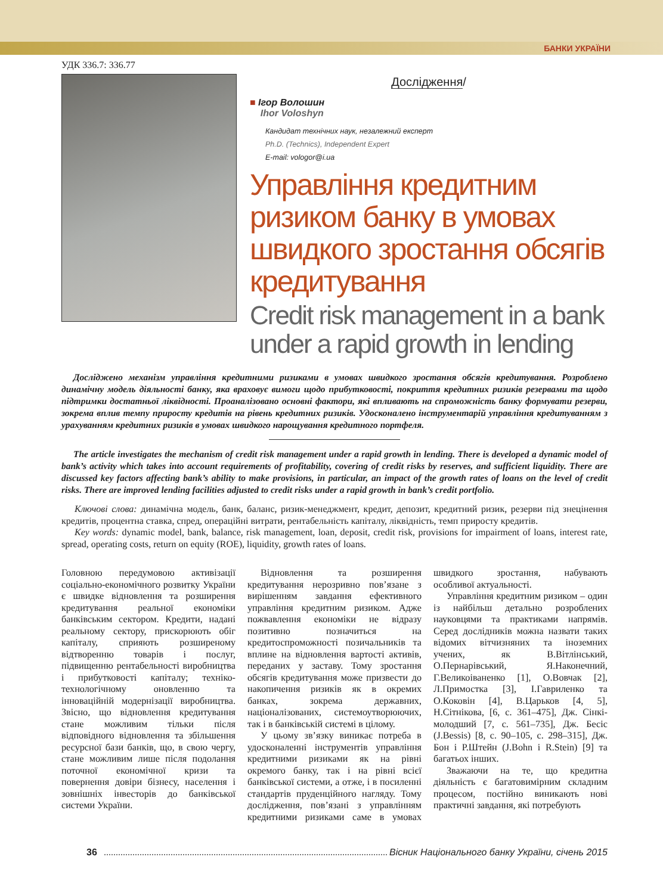БАНКИ УКРАЇНИ
УДК 336.7: 336.77
Дослідження/
■ Ігор Волошин
Ihor Voloshyn
Кандидат технічних наук, незалежний експерт
Ph.D. (Technics), Independent Expert
E-mail: vologor@i.ua
Управління кредитним ризиком банку в умовах швидкого зростання обсягів кредитування
Credit risk management in a bank under a rapid growth in lending
Досліджено механізм управління кредитними ризиками в умовах швидкого зростання обсягів кредитування. Розроблено динамічну модель діяльності банку, яка враховує вимоги щодо прибутковості, покриття кредитних ризиків резервами та щодо підтримки достатньої ліквідності. Проаналізовано основні фактори, які впливають на спроможність банку формувати резерви, зокрема вплив темпу приросту кредитів на рівень кредитних ризиків. Удосконалено інструментарій управління кредитуванням з урахуванням кредитних ризиків в умовах швидкого нарощування кредитного портфеля.
The article investigates the mechanism of credit risk management under a rapid growth in lending. There is developed a dynamic model of bank’s activity which takes into account requirements of profitability, covering of credit risks by reserves, and sufficient liquidity. There are discussed key factors affecting bank’s ability to make provisions, in particular, an impact of the growth rates of loans on the level of credit risks. There are improved lending facilities adjusted to credit risks under a rapid growth in bank’s credit portfolio.
Ключові слова: динамічна модель, банк, баланс, ризик-менеджмент, кредит, депозит, кредитний ризик, резерви під знецінення кредитів, процентна ставка, спред, операційні витрати, рентабельність капіталу, ліквідність, темп приросту кредитів.
Key words: dynamic model, bank, balance, risk management, loan, deposit, credit risk, provisions for impairment of loans, interest rate, spread, operating costs, return on equity (ROE), liquidity, growth rates of loans.
Головною передумовою активізації соціально-економічного розвитку України є швидке відновлення та розширення кредитування реальної економіки банківським сектором. Кредити, надані реальному сектору, прискорюють обіг капіталу, сприяють розширеному відтворенню товарів і послуг, підвищенню рентабельності виробництва і прибутковості капіталу; техніко-технологічному оновленню та інноваційній модернізації виробництва. Звісно, що відновлення кредитування стане можливим тільки після відповідного відновлення та збільшення ресурсної бази банків, що, в свою чергу, стане можливим лише після подолання поточної економічної кризи та повернення довіри бізнесу, населення і зовнішніх інвесторів до банківської системи України.
Відновлення та розширення кредитування нерозривно пов’язане з вирішенням завдання ефективного управління кредитним ризиком. Адже пожвавлення економіки не відразу позитивно позначиться на кредитоспроможності позичальників та вплине на відновлення вартості активів, переданих у заставу. Тому зростання обсягів кредитування може призвести до накопичення ризиків як в окремих банках, зокрема державних, націоналізованих, системоутворюючих, так і в банківській системі в цілому.
У цьому зв’язку виникає потреба в удосконаленні інструментів управління кредитними ризиками як на рівні окремого банку, так і на рівні всієї банківської системи, а отже, і в посиленні стандартів пруденційного нагляду. Тому дослідження, пов’язані з управлінням кредитними ризиками саме в умовах швидкого зростання, набувають особливої актуальності.
Управління кредитним ризиком – один із найбільш детально розроблених науковцями та практиками напрямів. Серед дослідників можна назвати таких відомих вітчизняних та іноземних учених, як В.Вітлінський, О.Пернарівський, Я.Наконечний, Г.Великоіваненко [1], О.Вовчак [2], Л.Примостка [3], І.Гавриленко та О.Коковін [4], В.Царьков [4, 5], Н.Сітнікова, [6, с. 361–475], Дж. Сінкі-молодший [7, с. 561–735], Дж. Бесіс (J.Bessis) [8, с. 90–105, с. 298–315], Дж. Бон і Р.Штейн (J.Bohn і R.Stein) [9] та багатьох інших.
Зважаючи на те, що кредитна діяльність є багатовимірним складним процесом, постійно виникають нові практичні завдання, які потребують
36 Вісник Національного банку України, січень 2015